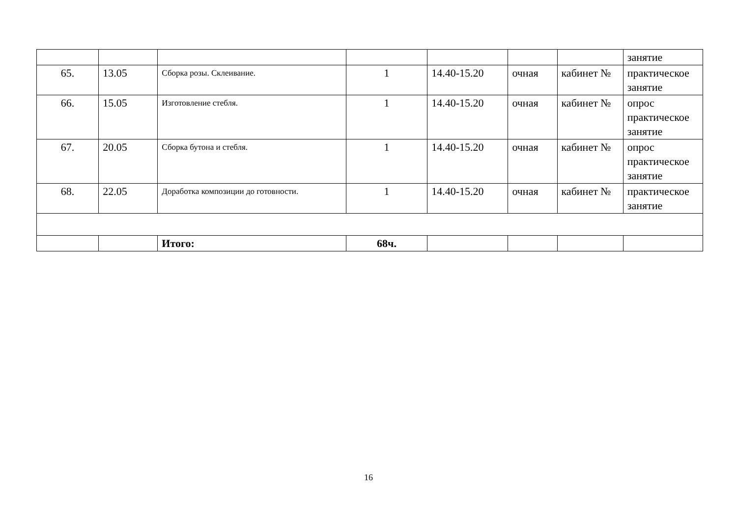| | | | | | | | занятие |
| 65. | 13.05 | Сборка розы. Склеивание. | 1 | 14.40-15.20 | очная | кабинет № | практическое занятие |
| 66. | 15.05 | Изготовление стебля. | 1 | 14.40-15.20 | очная | кабинет № | опрос практическое занятие |
| 67. | 20.05 | Сборка бутона и стебля. | 1 | 14.40-15.20 | очная | кабинет № | опрос практическое занятие |
| 68. | 22.05 | Доработка композиции до готовности. | 1 | 14.40-15.20 | очная | кабинет № | практическое занятие |
| | | Итого: | 68ч. | | | | |
16